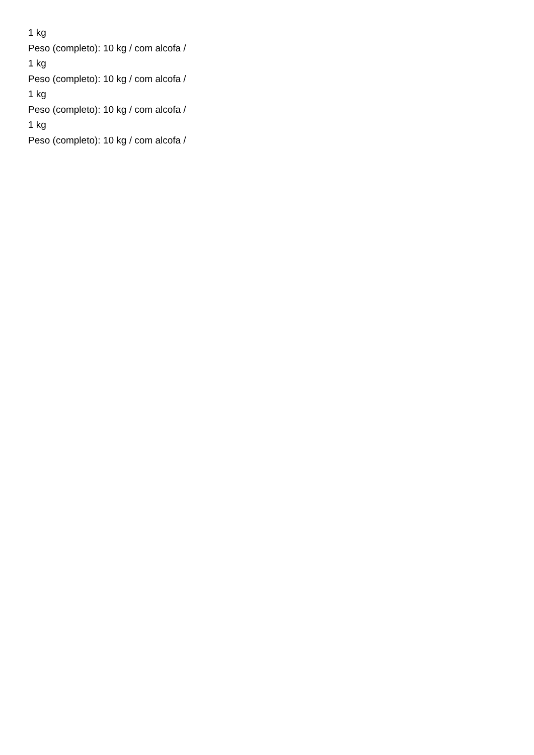1 kg
Peso (completo): 10 kg / com alcofa /
1 kg
Peso (completo): 10 kg / com alcofa /
1 kg
Peso (completo): 10 kg / com alcofa /
1 kg
Peso (completo): 10 kg / com alcofa /